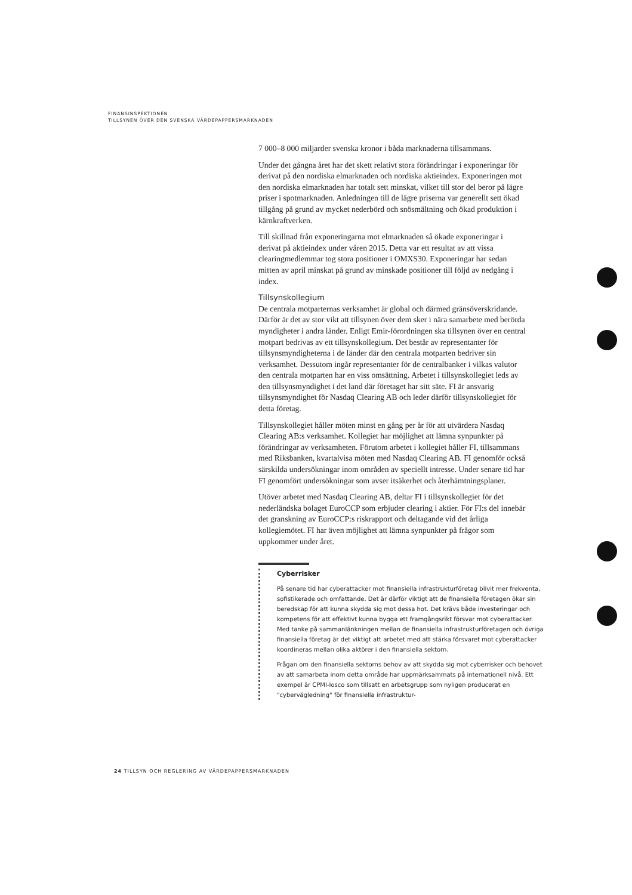FINANSINSPEKTIONEN
TILLSYNEN ÖVER DEN SVENSKA VÄRDEPAPPERSMARKNADEN
7 000–8 000 miljarder svenska kronor i båda marknaderna tillsammans.
Under det gångna året har det skett relativt stora förändringar i exponeringar för derivat på den nordiska elmarknaden och nordiska aktieindex. Exponeringen mot den nordiska elmarknaden har totalt sett minskat, vilket till stor del beror på lägre priser i spotmarknaden. Anledningen till de lägre priserna var generellt sett ökad tillgång på grund av mycket nederbörd och snösmältning och ökad produktion i kärnkraftverken.
Till skillnad från exponeringarna mot elmarknaden så ökade exponeringar i derivat på aktieindex under våren 2015. Detta var ett resultat av att vissa clearingmedlemmar tog stora positioner i OMXS30. Exponeringar har sedan mitten av april minskat på grund av minskade positioner till följd av nedgång i index.
Tillsynskollegium
De centrala motparternas verksamhet är global och därmed gränsöverskridande. Därför är det av stor vikt att tillsynen över dem sker i nära samarbete med berörda myndigheter i andra länder. Enligt Emir-förordningen ska tillsynen över en central motpart bedrivas av ett tillsynskollegium. Det består av representanter för tillsynsmyndigheterna i de länder där den centrala motparten bedriver sin verksamhet. Dessutom ingår representanter för de centralbanker i vilkas valutor den centrala motparten har en viss omsättning. Arbetet i tillsynskollegiet leds av den tillsynsmyndighet i det land där företaget har sitt säte. FI är ansvarig tillsynsmyndighet för Nasdaq Clearing AB och leder därför tillsynskollegiet för detta företag.
Tillsynskollegiet håller möten minst en gång per år för att utvärdera Nasdaq Clearing AB:s verksamhet. Kollegiet har möjlighet att lämna synpunkter på förändringar av verksamheten. Förutom arbetet i kollegiet håller FI, tillsammans med Riksbanken, kvartalvisa möten med Nasdaq Clearing AB. FI genomför också särskilda undersökningar inom områden av speciellt intresse. Under senare tid har FI genomfört undersökningar som avser itsäkerhet och återhämtningsplaner.
Utöver arbetet med Nasdaq Clearing AB, deltar FI i tillsynskollegiet för det nederländska bolaget EuroCCP som erbjuder clearing i aktier. För FI:s del innebär det granskning av EuroCCP:s riskrapport och deltagande vid det årliga kollegiemötet. FI har även möjlighet att lämna synpunkter på frågor som uppkommer under året.
Cyberrisker
På senare tid har cyberattacker mot finansiella infrastrukturföretag blivit mer frekventa, sofistikerade och omfattande. Det är därför viktigt att de finansiella företagen ökar sin beredskap för att kunna skydda sig mot dessa hot. Det krävs både investeringar och kompetens för att effektivt kunna bygga ett framgångsrikt försvar mot cyberattacker. Med tanke på sammanlänkningen mellan de finansiella infrastrukturföretagen och övriga finansiella företag är det viktigt att arbetet med att stärka försvaret mot cyberattacker koordineras mellan olika aktörer i den finansiella sektorn.
Frågan om den finansiella sektorns behov av att skydda sig mot cyberrisker och behovet av att samarbeta inom detta område har uppmärksammats på internationell nivå. Ett exempel är CPMI-Iosco som tillsatt en arbetsgrupp som nyligen producerat en "cybervägledning" för finansiella infrastruktur-
24 TILLSYN OCH REGLERING AV VÄRDEPAPPERSMARKNADEN